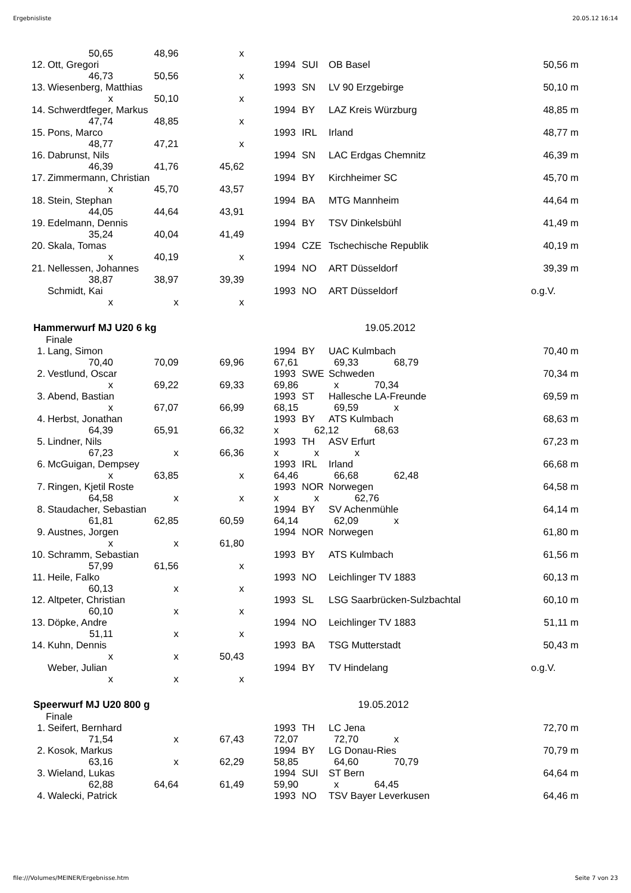Ergebnisliste 20.05.12 16:14
| | 50,65 | 48,96 | x | | | | | |
| 12. | Ott, Gregori | | | | 1994 | SUI | OB Basel | 50,56 m |
| | 46,73 | 50,56 | x | | | | | |
| 13. | Wiesenberg, Matthias | | | | 1993 | SN | LV 90 Erzgebirge | 50,10 m |
| | x | 50,10 | x | | | | | |
| 14. | Schwerdtfeger, Markus | | | | 1994 | BY | LAZ Kreis Würzburg | 48,85 m |
| | 47,74 | 48,85 | x | | | | | |
| 15. | Pons, Marco | | | | 1993 | IRL | Irland | 48,77 m |
| | 48,77 | 47,21 | x | | | | | |
| 16. | Dabrunst, Nils | | | | 1994 | SN | LAC Erdgas Chemnitz | 46,39 m |
| | 46,39 | 41,76 | 45,62 | | | | | |
| 17. | Zimmermann, Christian | | | | 1994 | BY | Kirchheimer SC | 45,70 m |
| | x | 45,70 | 43,57 | | | | | |
| 18. | Stein, Stephan | | | | 1994 | BA | MTG Mannheim | 44,64 m |
| | 44,05 | 44,64 | 43,91 | | | | | |
| 19. | Edelmann, Dennis | | | | 1994 | BY | TSV Dinkelsbühl | 41,49 m |
| | 35,24 | 40,04 | 41,49 | | | | | |
| 20. | Skala, Tomas | | | | 1994 | CZE | Tschechische Republik | 40,19 m |
| | x | 40,19 | x | | | | | |
| 21. | Nellessen, Johannes | | | | 1994 | NO | ART Düsseldorf | 39,39 m |
| | 38,87 | 38,97 | 39,39 | | | | | |
| | Schmidt, Kai | | | | 1993 | NO | ART Düsseldorf | o.g.V. |
| | x | x | x | | | | | |
Hammerwurf MJ U20 6 kg 19.05.2012
Finale
| 1. | Lang, Simon | | | | 1994 | BY | UAC Kulmbach | 70,40 m |
| | 70,40 | 70,09 | 69,96 | | 67,61 69,33 68,79 | | | |
| 2. | Vestlund, Oscar | | | | 1993 | SWE | Schweden | 70,34 m |
| | x | 69,22 | 69,33 | | 69,86 x 70,34 | | | |
| 3. | Abend, Bastian | | | | 1993 | ST | Hallesche LA-Freunde | 69,59 m |
| | x | 67,07 | 66,99 | | 68,15 69,59 x | | | |
| 4. | Herbst, Jonathan | | | | 1993 | BY | ATS Kulmbach | 68,63 m |
| | 64,39 | 65,91 | 66,32 | | x 62,12 68,63 | | | |
| 5. | Lindner, Nils | | | | 1993 | TH | ASV Erfurt | 67,23 m |
| | 67,23 | x | 66,36 | | x x x | | | |
| 6. | McGuigan, Dempsey | | | | 1993 | IRL | Irland | 66,68 m |
| | x | 63,85 | x | | 64,46 66,68 62,48 | | | |
| 7. | Ringen, Kjetil Roste | | | | 1993 | NOR | Norwegen | 64,58 m |
| | 64,58 | x | x | | x x 62,76 | | | |
| 8. | Staudacher, Sebastian | | | | 1994 | BY | SV Achenmühle | 64,14 m |
| | 61,81 | 62,85 | 60,59 | | 64,14 62,09 x | | | |
| 9. | Austnes, Jorgen | | | | 1994 | NOR | Norwegen | 61,80 m |
| | x | x | 61,80 | | | | | |
| 10. | Schramm, Sebastian | | | | 1993 | BY | ATS Kulmbach | 61,56 m |
| | 57,99 | 61,56 | x | | | | | |
| 11. | Heile, Falko | | | | 1993 | NO | Leichlinger TV 1883 | 60,13 m |
| | 60,13 | x | x | | | | | |
| 12. | Altpeter, Christian | | | | 1993 | SL | LSG Saarbrücken-Sulzbachtal | 60,10 m |
| | 60,10 | x | x | | | | | |
| 13. | Döpke, Andre | | | | 1994 | NO | Leichlinger TV 1883 | 51,11 m |
| | 51,11 | x | x | | | | | |
| 14. | Kuhn, Dennis | | | | 1993 | BA | TSG Mutterstadt | 50,43 m |
| | x | x | 50,43 | | | | | |
| | Weber, Julian | | | | 1994 | BY | TV Hindelang | o.g.V. |
| | x | x | x | | | | | |
Speerwurf MJ U20 800 g 19.05.2012
Finale
| 1. | Seifert, Bernhard | | | | 1993 | TH | LC Jena | 72,70 m |
| | 71,54 | x | 67,43 | | 72,07 72,70 x | | | |
| 2. | Kosok, Markus | | | | 1994 | BY | LG Donau-Ries | 70,79 m |
| | 63,16 | x | 62,29 | | 58,85 64,60 70,79 | | | |
| 3. | Wieland, Lukas | | | | 1994 | SUI | ST Bern | 64,64 m |
| | 62,88 | 64,64 | 61,49 | | 59,90 x 64,45 | | | |
| 4. | Walecki, Patrick | | | | 1993 | NO | TSV Bayer Leverkusen | 64,46 m |
file:///Volumes/MEINER/Ergebnisse.htm Seite 7 von 23